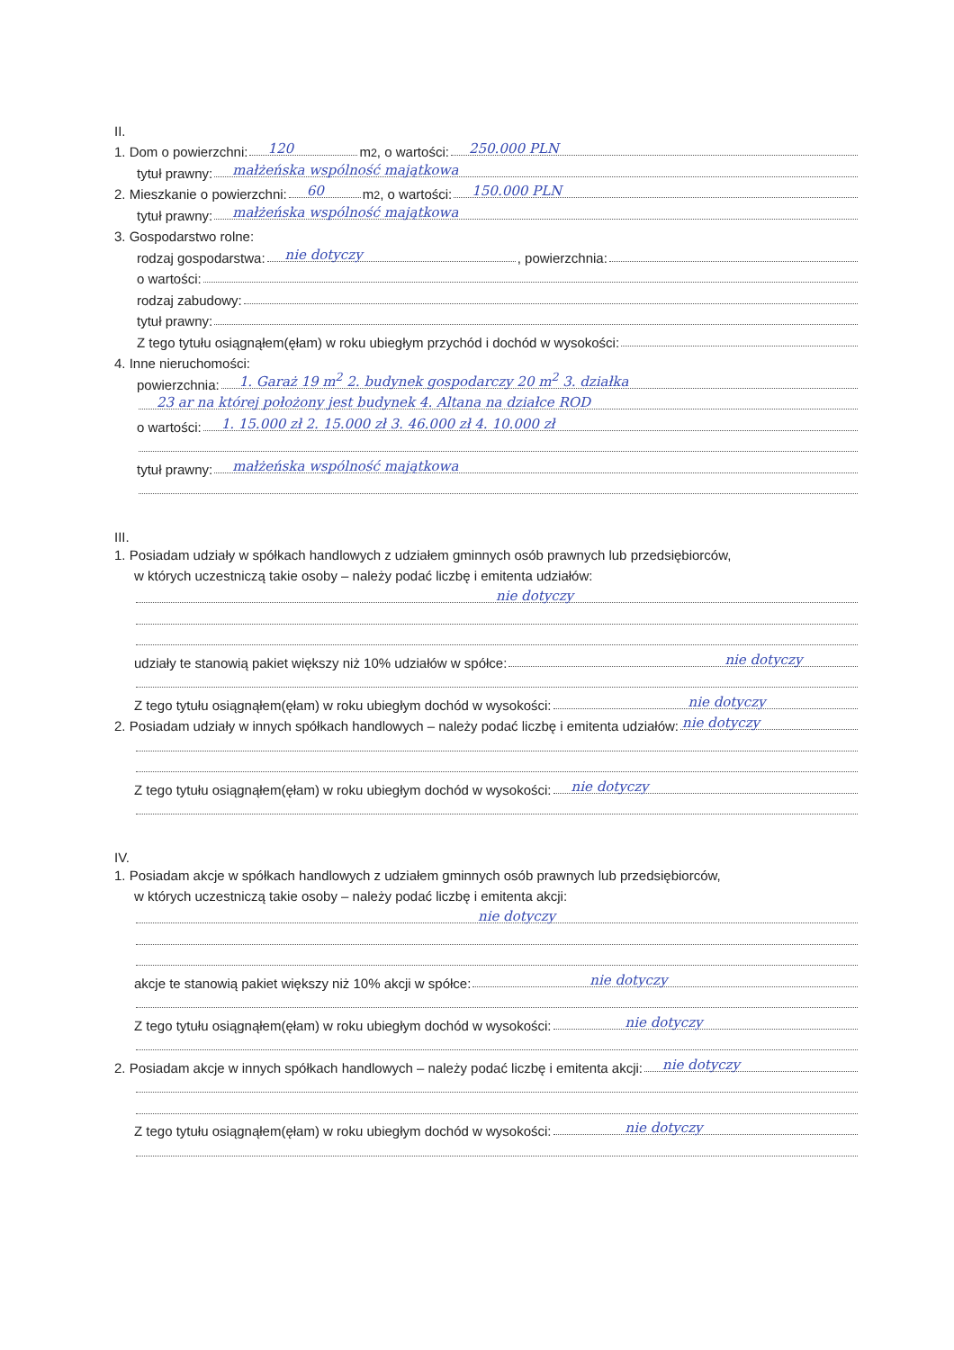II.
1. Dom o powierzchni:
120
m<sup>2</sup>, o wartości:
250.000 PLN
tytuł prawny:
małżeńska wspólność majątkowa
2. Mieszkanie o powierzchni:
60
m<sup>2</sup>, o wartości:
150.000 PLN
tytuł prawny:
małżeńska wspólność majątkowa
3. Gospodarstwo rolne:
rodzaj gospodarstwa:
nie dotyczy, powierzchnia:
o wartości:
rodzaj zabudowy:
tytuł prawny:
Z tego tytułu osiągnąłem(ęłam) w roku ubiegłym przychód i dochód w wysokości:
4. Inne nieruchomości:
powierzchnia:
1. Garaż 19 m<sup>2</sup> 2. budynek gospodarczy 20 m<sup>2</sup> 3. działka
23 ar na której położony jest budynek 4. Altana na działce ROD
o wartości:
1. 15.000 zł 2. 15.000 zł 3. 46.000 zł 4. 10.000 zł
tytuł prawny:
małżeńska wspólność majątkowa
III.
1. Posiadam udziały w spółkach handlowych z udziałem gminnych osób prawnych lub przedsiębiorców,
w których uczestniczą takie osoby – należy podać liczbę i emitenta udziałów:
nie dotyczy
udziały te stanowią pakiet większy niż 10% udziałów w spółce:
nie dotyczy
Z tego tytułu osiągnąłem(ęłam) w roku ubiegłym dochód w wysokości:
nie dotyczy
2. Posiadam udziały w innych spółkach handlowych – należy podać liczbę i emitenta udziałów:
nie dotyczy
Z tego tytułu osiągnąłem(ęłam) w roku ubiegłym dochód w wysokości:
nie dotyczy
IV.
1. Posiadam akcje w spółkach handlowych z udziałem gminnych osób prawnych lub przedsiębiorców,
w których uczestniczą takie osoby – należy podać liczbę i emitenta akcji:
nie dotyczy
akcje te stanowią pakiet większy niż 10% akcji w spółce:
nie dotyczy
Z tego tytułu osiągnąłem(ęłam) w roku ubiegłym dochód w wysokości:
nie dotyczy
2. Posiadam akcje w innych spółkach handlowych – należy podać liczbę i emitenta akcji:
nie dotyczy
Z tego tytułu osiągnąłem(ęłam) w roku ubiegłym dochód w wysokości:
nie dotyczy